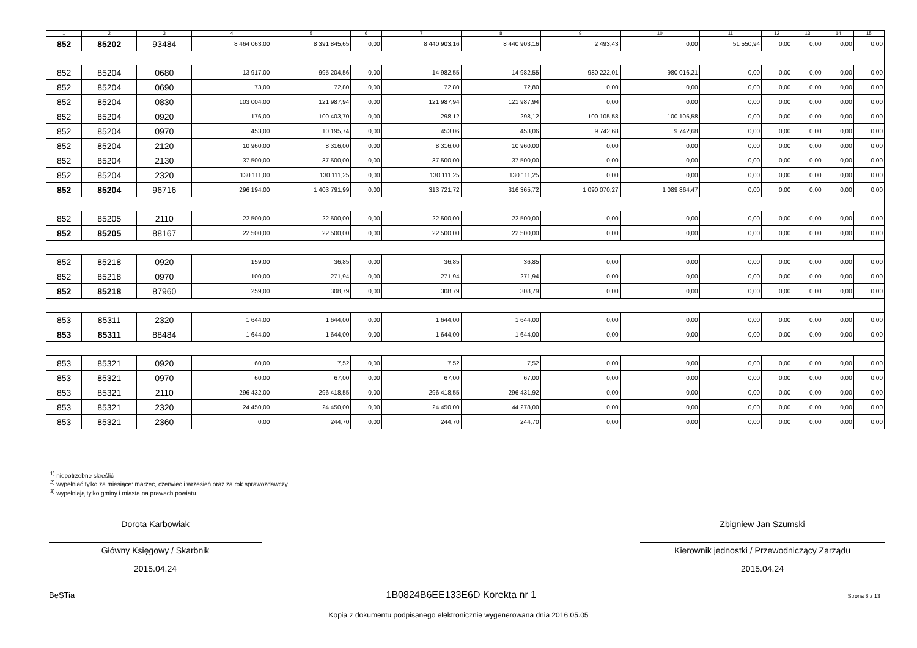| 1 | 2 | 3 | 4 | 5 | 6 | 7 | 8 | 9 | 10 | 11 | 12 | 13 | 14 | 15 |
| --- | --- | --- | --- | --- | --- | --- | --- | --- | --- | --- | --- | --- | --- | --- |
| 852 | 85202 | 93484 | 8 464 063,00 | 8 391 845,65 | 0,00 | 8 440 903,16 | 8 440 903,16 | 2 493,43 | 0,00 | 51 550,94 | 0,00 | 0,00 | 0,00 | 0,00 |
| 852 | 85204 | 0680 | 13 917,00 | 995 204,56 | 0,00 | 14 982,55 | 14 982,55 | 980 222,01 | 980 016,21 | 0,00 | 0,00 | 0,00 | 0,00 | 0,00 |
| 852 | 85204 | 0690 | 73,00 | 72,80 | 0,00 | 72,80 | 72,80 | 0,00 | 0,00 | 0,00 | 0,00 | 0,00 | 0,00 | 0,00 |
| 852 | 85204 | 0830 | 103 004,00 | 121 987,94 | 0,00 | 121 987,94 | 121 987,94 | 0,00 | 0,00 | 0,00 | 0,00 | 0,00 | 0,00 | 0,00 |
| 852 | 85204 | 0920 | 176,00 | 100 403,70 | 0,00 | 298,12 | 298,12 | 100 105,58 | 100 105,58 | 0,00 | 0,00 | 0,00 | 0,00 | 0,00 |
| 852 | 85204 | 0970 | 453,00 | 10 195,74 | 0,00 | 453,06 | 453,06 | 9 742,68 | 9 742,68 | 0,00 | 0,00 | 0,00 | 0,00 | 0,00 |
| 852 | 85204 | 2120 | 10 960,00 | 8 316,00 | 0,00 | 8 316,00 | 10 960,00 | 0,00 | 0,00 | 0,00 | 0,00 | 0,00 | 0,00 | 0,00 |
| 852 | 85204 | 2130 | 37 500,00 | 37 500,00 | 0,00 | 37 500,00 | 37 500,00 | 0,00 | 0,00 | 0,00 | 0,00 | 0,00 | 0,00 | 0,00 |
| 852 | 85204 | 2320 | 130 111,00 | 130 111,25 | 0,00 | 130 111,25 | 130 111,25 | 0,00 | 0,00 | 0,00 | 0,00 | 0,00 | 0,00 | 0,00 |
| 852 | 85204 | 96716 | 296 194,00 | 1 403 791,99 | 0,00 | 313 721,72 | 316 365,72 | 1 090 070,27 | 1 089 864,47 | 0,00 | 0,00 | 0,00 | 0,00 | 0,00 |
| 852 | 85205 | 2110 | 22 500,00 | 22 500,00 | 0,00 | 22 500,00 | 22 500,00 | 0,00 | 0,00 | 0,00 | 0,00 | 0,00 | 0,00 | 0,00 |
| 852 | 85205 | 88167 | 22 500,00 | 22 500,00 | 0,00 | 22 500,00 | 22 500,00 | 0,00 | 0,00 | 0,00 | 0,00 | 0,00 | 0,00 | 0,00 |
| 852 | 85218 | 0920 | 159,00 | 36,85 | 0,00 | 36,85 | 36,85 | 0,00 | 0,00 | 0,00 | 0,00 | 0,00 | 0,00 | 0,00 |
| 852 | 85218 | 0970 | 100,00 | 271,94 | 0,00 | 271,94 | 271,94 | 0,00 | 0,00 | 0,00 | 0,00 | 0,00 | 0,00 | 0,00 |
| 852 | 85218 | 87960 | 259,00 | 308,79 | 0,00 | 308,79 | 308,79 | 0,00 | 0,00 | 0,00 | 0,00 | 0,00 | 0,00 | 0,00 |
| 853 | 85311 | 2320 | 1 644,00 | 1 644,00 | 0,00 | 1 644,00 | 1 644,00 | 0,00 | 0,00 | 0,00 | 0,00 | 0,00 | 0,00 | 0,00 |
| 853 | 85311 | 88484 | 1 644,00 | 1 644,00 | 0,00 | 1 644,00 | 1 644,00 | 0,00 | 0,00 | 0,00 | 0,00 | 0,00 | 0,00 | 0,00 |
| 853 | 85321 | 0920 | 60,00 | 7,52 | 0,00 | 7,52 | 7,52 | 0,00 | 0,00 | 0,00 | 0,00 | 0,00 | 0,00 | 0,00 |
| 853 | 85321 | 0970 | 60,00 | 67,00 | 0,00 | 67,00 | 67,00 | 0,00 | 0,00 | 0,00 | 0,00 | 0,00 | 0,00 | 0,00 |
| 853 | 85321 | 2110 | 296 432,00 | 296 418,55 | 0,00 | 296 418,55 | 296 431,92 | 0,00 | 0,00 | 0,00 | 0,00 | 0,00 | 0,00 | 0,00 |
| 853 | 85321 | 2320 | 24 450,00 | 24 450,00 | 0,00 | 24 450,00 | 44 278,00 | 0,00 | 0,00 | 0,00 | 0,00 | 0,00 | 0,00 | 0,00 |
| 853 | 85321 | 2360 | 0,00 | 244,70 | 0,00 | 244,70 | 244,70 | 0,00 | 0,00 | 0,00 | 0,00 | 0,00 | 0,00 | 0,00 |
<sup>1)</sup> niepotrzebne skreślić
<sup>2)</sup> wypełniać tylko za miesiące: marzec, czerwiec i wrzesień oraz za rok sprawozdawczy
<sup>3)</sup> wypełniają tylko gminy i miasta na prawach powiatu
Dorota Karbowiak
Główny Księgowy / Skarbnik
2015.04.24
Zbigniew Jan Szumski
Kierownik jednostki / Przewodniczący Zarządu
2015.04.24
BeSTia 1B0824B6EE133E6D Korekta nr 1 Strona 8 z 13
Kopia z dokumentu podpisanego elektronicznie wygenerowana dnia 2016.05.05